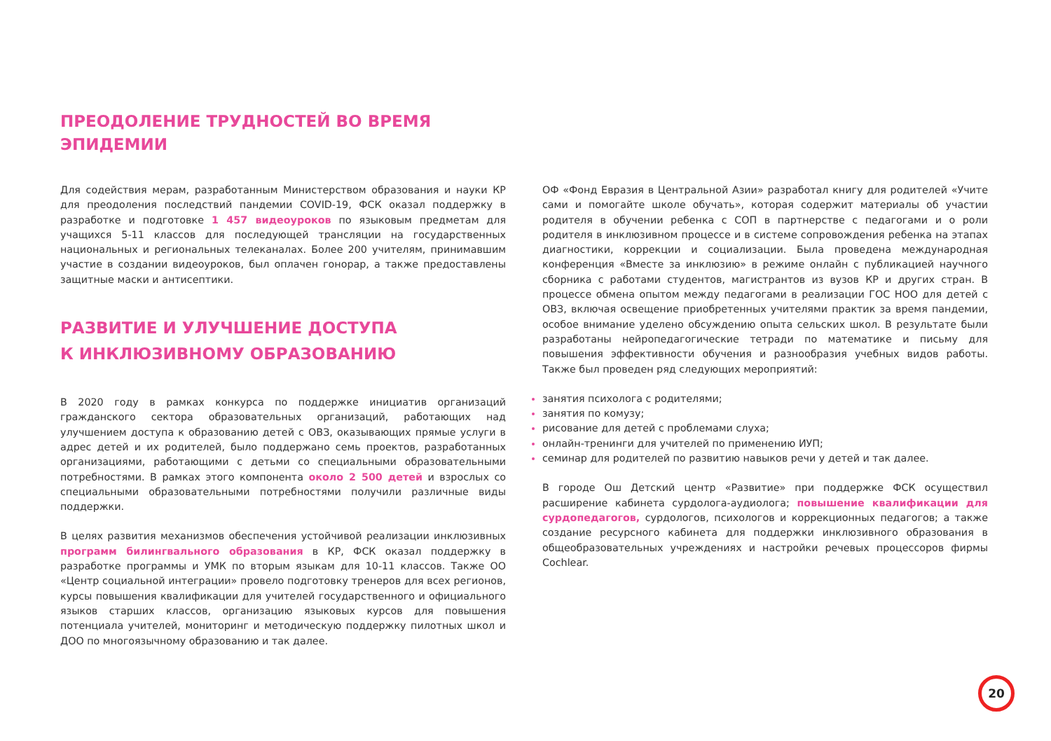ПРЕОДОЛЕНИЕ ТРУДНОСТЕЙ ВО ВРЕМЯ
ЭПИДЕМИИ
Для содействия мерам, разработанным Министерством образования и науки КР для преодоления последствий пандемии COVID-19, ФСК оказал поддержку в разработке и подготовке 1 457 видеоуроков по языковым предметам для учащихся 5-11 классов для последующей трансляции на государственных национальных и региональных телеканалах. Более 200 учителям, принимавшим участие в создании видеоуроков, был оплачен гонорар, а также предоставлены защитные маски и антисептики.
РАЗВИТИЕ И УЛУЧШЕНИЕ ДОСТУПА
К ИНКЛЮЗИВНОМУ ОБРАЗОВАНИЮ
В 2020 году в рамках конкурса по поддержке инициатив организаций гражданского сектора образовательных организаций, работающих над улучшением доступа к образованию детей с ОВЗ, оказывающих прямые услуги в адрес детей и их родителей, было поддержано семь проектов, разработанных организациями, работающими с детьми со специальными образовательными потребностями. В рамках этого компонента около 2 500 детей и взрослых со специальными образовательными потребностями получили различные виды поддержки.
В целях развития механизмов обеспечения устойчивой реализации инклюзивных программ билингвального образования в КР, ФСК оказал поддержку в разработке программы и УМК по вторым языкам для 10-11 классов. Также ОО «Центр социальной интеграции» провело подготовку тренеров для всех регионов, курсы повышения квалификации для учителей государственного и официального языков старших классов, организацию языковых курсов для повышения потенциала учителей, мониторинг и методическую поддержку пилотных школ и ДОО по многоязычному образованию и так далее.
ОФ «Фонд Евразия в Центральной Азии» разработал книгу для родителей «Учите сами и помогайте школе обучать», которая содержит материалы об участии родителя в обучении ребенка с СОП в партнерстве с педагогами и о роли родителя в инклюзивном процессе и в системе сопровождения ребенка на этапах диагностики, коррекции и социализации. Была проведена международная конференция «Вместе за инклюзию» в режиме онлайн с публикацией научного сборника с работами студентов, магистрантов из вузов КР и других стран. В процессе обмена опытом между педагогами в реализации ГОС НОО для детей с ОВЗ, включая освещение приобретенных учителями практик за время пандемии, особое внимание уделено обсуждению опыта сельских школ. В результате были разработаны нейропедагогические тетради по математике и письму для повышения эффективности обучения и разнообразия учебных видов работы. Также был проведен ряд следующих мероприятий:
занятия психолога с родителями;
занятия по комузу;
рисование для детей с проблемами слуха;
онлайн-тренинги для учителей по применению ИУП;
семинар для родителей по развитию навыков речи у детей и так далее.
В городе Ош Детский центр «Развитие» при поддержке ФСК осуществил расширение кабинета сурдолога-аудиолога; повышение квалификации для сурдопедагогов, сурдологов, психологов и коррекционных педагогов; а также создание ресурсного кабинета для поддержки инклюзивного образования в общеобразовательных учреждениях и настройки речевых процессоров фирмы Cochlear.
20